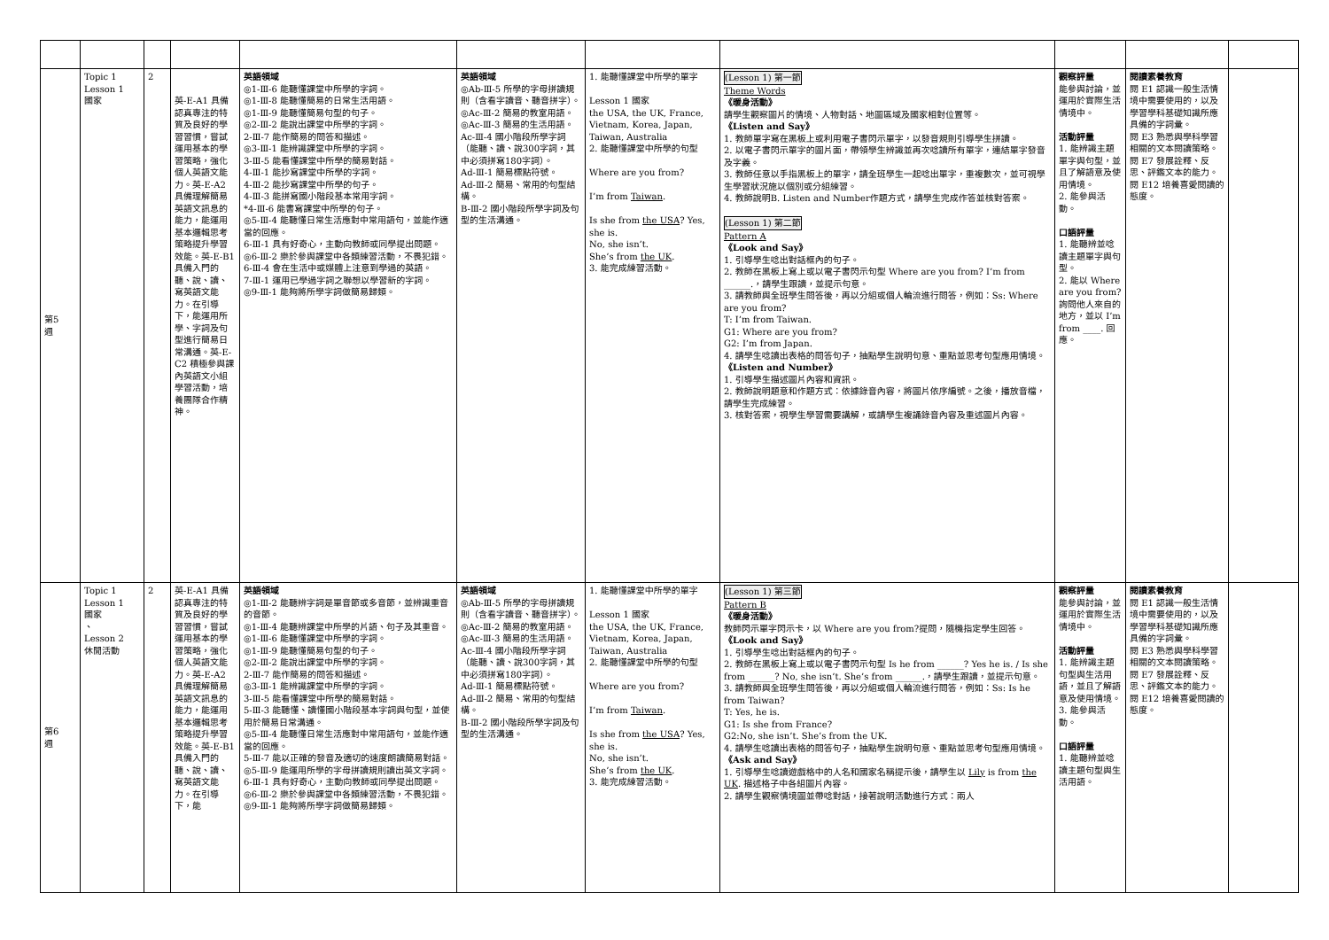| 第5 週 | Topic 1 Lesson 1 國家 | 2 | 英-E-A1 具備認真專注的特質及良好的學習習慣，嘗試運用基本的學習策略，強化個人英語文能力。英-E-A2 具備理解簡易英語文訊息的能力，能運用基本邏輯思考策略提升學習效能。英-E-B1 具備入門的聽、說、讀、寫英語文能力。在引導下，能運用所學、字詞及句型進行簡易日常溝通。英-E-C2 積極參與課內英語文小組學習活動，培養團隊合作精神。 | 英語領域 ◎1-Ⅲ-6 能聽懂課堂中所學的字詞。 ◎1-Ⅲ-8 能聽懂簡易的日常生活用語。 ◎1-Ⅲ-9 能聽懂簡易句型的句子。 ◎2-Ⅲ-2 能說出課堂中所學的字詞。 2-Ⅲ-7 能作簡易的問答和描述。 ◎3-Ⅲ-1 能辨識課堂中所學的字詞。 3-Ⅲ-5 能看懂課堂中所學的簡易對話。 4-Ⅲ-1 能抄寫課堂中所學的字詞。 4-Ⅲ-2 能抄寫課堂中所學的句子。 4-Ⅲ-3 能拼寫國小階段基本常用字詞。 *4-Ⅲ-6 能書寫課堂中所學的句子。 ◎5-Ⅲ-4 能聽懂日常生活應對中常用語句，並能作適當的回應。 6-Ⅲ-1 具有好奇心，主動向教師或同學提出問題。 ◎6-Ⅲ-2 樂於參與課堂中各類練習活動，不畏犯錯。 6-Ⅲ-4 會在生活中或媒體上注意到學過的英語。 7-Ⅲ-1 運用已學過字詞之聯想以學習新的字詞。 ◎9-Ⅲ-1 能夠將所學字詞做簡易歸類。 | 英語領域 ◎Ab-Ⅲ-5 所學的字母拼讀規則（含看字讀音、聽音拼字）。 ◎Ac-Ⅲ-2 簡易的教室用語。 ◎Ac-Ⅲ-3 簡易的生活用語。 Ac-Ⅲ-4 國小階段所學字詞（能聽、讀、說300字詞，其中必須拼寫180字詞）。 Ad-Ⅲ-1 簡易標點符號。 Ad-Ⅲ-2 簡易、常用的句型結構。 B-Ⅲ-2 國小階段所學字詞及句型的生活溝通。 | 1. 能聽懂課堂中所學的單字 Lesson 1 國家 the USA, the UK, France, Vietnam, Korea, Japan, Taiwan, Australia 2. 能聽懂課堂中所學的句型 Where are you from? I’m from Taiwan . Is she from the USA ? Yes, she is. No, she isn’t. She’s from the UK . 3. 能完成練習活動。 | (Lesson 1) 第一節 Theme Words 《暖身活動》 請學生觀察圖片的情境、人物對話、地圖區域及國家相對位置等。 《Listen and Say》 1. 教師單字寫在黑板上或利用電子書閃示單字，以發音規則引導學生拼讀。 2. 以電子書閃示單字的圖片面，帶領學生辨識並再次唸讀所有單字，連結單字發音及字義。 3. 教師任意以手指黑板上的單字，請全班學生一起唸出單字，重複數次，並可視學生學習狀況施以個別或分組練習。 4. 教師說明B. Listen and Number作題方式，請學生完成作答並核對答案。 (Lesson 1) 第二節 Pattern A 《Look and Say》 1. 引導學生唸出對話框內的句子。 2. 教師在黑板上寫上或以電子書閃示句型 Where are you from? I’m from ______.，請學生跟讀，並提示句意。 3. 請教師與全班學生問答後，再以分組或個人輪流進行問答，例如：Ss: Where are you from? T: I’m from Taiwan. G1: Where are you from? G2: I’m from Japan. 4. 請學生唸讀出表格的問答句子，抽點學生說明句意、重點並思考句型應用情境。 《Listen and Number》 1. 引導學生描述圖片內容和資訊。 2. 教師說明題意和作題方式：依據錄音內容，將圖片依序編號。之後，播放音檔，請學生完成練習。 3. 核對答案，視學生學習需要講解，或請學生複誦錄音內容及重述圖片內容。 | 觀察評量 能參與討論，並運用於實際生活情境中。 活動評量 1. 能辨識主題單字與句型，並且了解語意及使用情境。 2. 能參與活動。 口語評量 1. 能聽辨並唸讀主題單字與句型。 2. 能以 Where are you from? 詢問他人來自的地方，並以 I’m from ____. 回應。 | 閱讀素養教育 閱 E1 認識一般生活情境中需要使用的，以及學習學科基礎知識所應具備的字詞彙。 閱 E3 熟悉與學科學習相關的文本閱讀策略。 閱 E7 發展詮釋、反思、評鑑文本的能力。 閱 E12 培養喜愛閱讀的態度。 | |
| 第6 週 | Topic 1 Lesson 1 國家 、 Lesson 2 休閒活動 | 2 | 英-E-A1 具備認真專注的特質及良好的學習習慣，嘗試運用基本的學習策略，強化個人英語文能力。英-E-A2 具備理解簡易英語文訊息的能力，能運用基本邏輯思考策略提升學習效能。英-E-B1 具備入門的聽、說、讀、寫英語文能力。在引導下，能 | 英語領域 ◎1-Ⅲ-2 能聽辨字詞是單音節或多音節，並辨識重音的音節。 ◎1-Ⅲ-4 能聽辨課堂中所學的片語、句子及其重音。 ◎1-Ⅲ-6 能聽懂課堂中所學的字詞。 ◎1-Ⅲ-9 能聽懂簡易句型的句子。 ◎2-Ⅲ-2 能說出課堂中所學的字詞。 2-Ⅲ-7 能作簡易的問答和描述。 ◎3-Ⅲ-1 能辨識課堂中所學的字詞。 3-Ⅲ-5 能看懂課堂中所學的簡易對話。 5-Ⅲ-3 能聽懂、讀懂國小階段基本字詞與句型，並使用於簡易日常溝通。 ◎5-Ⅲ-4 能聽懂日常生活應對中常用語句，並能作適當的回應。 5-Ⅲ-7 能以正確的發音及適切的速度朗讀簡易對話。 ◎5-Ⅲ-9 能運用所學的字母拼讀規則讀出英文字詞。 6-Ⅲ-1 具有好奇心，主動向教師或同學提出問題。 ◎6-Ⅲ-2 樂於參與課堂中各類練習活動，不畏犯錯。 ◎9-Ⅲ-1 能夠將所學字詞做簡易歸類。 | 英語領域 ◎Ab-Ⅲ-5 所學的字母拼讀規則（含看字讀音、聽音拼字）。 ◎Ac-Ⅲ-2 簡易的教室用語。 ◎Ac-Ⅲ-3 簡易的生活用語。 Ac-Ⅲ-4 國小階段所學字詞（能聽、讀、說300字詞，其中必須拼寫180字詞）。 Ad-Ⅲ-1 簡易標點符號。 Ad-Ⅲ-2 簡易、常用的句型結構。 B-Ⅲ-2 國小階段所學字詞及句型的生活溝通。 | 1. 能聽懂課堂中所學的單字 Lesson 1 國家 the USA, the UK, France, Vietnam, Korea, Japan, Taiwan, Australia 2. 能聽懂課堂中所學的句型 Where are you from? I’m from Taiwan . Is she from the USA ? Yes, she is. No, she isn’t. She’s from the UK . 3. 能完成練習活動。 | (Lesson 1) 第三節 Pattern B 《暖身活動》 教師閃示單字閃示卡，以 Where are you from?提問，隨機指定學生回答。 《Look and Say》 1. 引導學生唸出對話框內的句子。 2. 教師在黑板上寫上或以電子書閃示句型 Is he from ______? Yes he is. / Is she from ______? No, she isn’t. She’s from ______.，請學生跟讀，並提示句意。 3. 請教師與全班學生問答後，再以分組或個人輪流進行問答，例如：Ss: Is he from Taiwan? T: Yes, he is. G1: Is she from France? G2:No, she isn’t. She’s from the UK. 4. 請學生唸讀出表格的問答句子，抽點學生說明句意、重點並思考句型應用情境。 《Ask and Say》 1. 引導學生唸讀遊戲格中的人名和國家名稱提示後，請學生以 Lily is from the UK . 描述格子中各組圖片內容。 2. 請學生觀察情境圖並帶唸對話，接著說明活動進行方式：兩人 | 觀察評量 能參與討論，並運用於實際生活情境中。 活動評量 1. 能辨識主題句型與生活用語，並且了解語意及使用情境。 3. 能參與活動。 口語評量 1. 能聽辨並唸讀主題句型與生活用語。 | 閱讀素養教育 閱 E1 認識一般生活情境中需要使用的，以及學習學科基礎知識所應具備的字詞彙。 閱 E3 熟悉與學科學習相關的文本閱讀策略。 閱 E7 發展詮釋、反思、評鑑文本的能力。 閱 E12 培養喜愛閱讀的態度。 | |